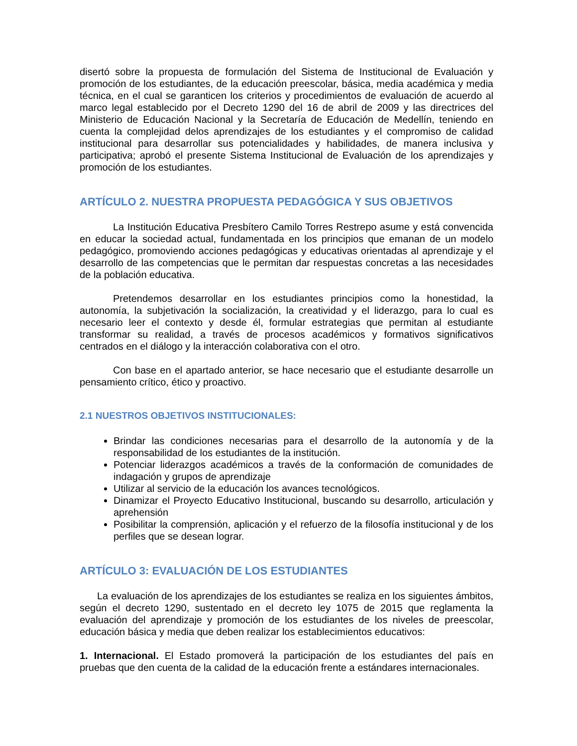disertó sobre la propuesta de formulación del Sistema de Institucional de Evaluación y promoción de los estudiantes, de la educación preescolar, básica, media académica y media técnica, en el cual se garanticen los criterios y procedimientos de evaluación de acuerdo al marco legal establecido por el Decreto 1290 del 16 de abril de 2009 y las directrices del Ministerio de Educación Nacional y la Secretaría de Educación de Medellín, teniendo en cuenta la complejidad delos aprendizajes de los estudiantes y el compromiso de calidad institucional para desarrollar sus potencialidades y habilidades, de manera inclusiva y participativa; aprobó el presente Sistema Institucional de Evaluación de los aprendizajes y promoción de los estudiantes.
ARTÍCULO 2. NUESTRA PROPUESTA PEDAGÓGICA Y SUS OBJETIVOS
La Institución Educativa Presbítero Camilo Torres Restrepo asume y está convencida en educar la sociedad actual, fundamentada en los principios que emanan de un modelo pedagógico, promoviendo acciones pedagógicas y educativas orientadas al aprendizaje y el desarrollo de las competencias que le permitan dar respuestas concretas a las necesidades de la población educativa.
Pretendemos desarrollar en los estudiantes principios como la honestidad, la autonomía, la subjetivación la socialización, la creatividad y el liderazgo, para lo cual es necesario leer el contexto y desde él, formular estrategias que permitan al estudiante transformar su realidad, a través de procesos académicos y formativos significativos centrados en el diálogo y la interacción colaborativa con el otro.
Con base en el apartado anterior, se hace necesario que el estudiante desarrolle un pensamiento crítico, ético y proactivo.
2.1 NUESTROS OBJETIVOS INSTITUCIONALES:
Brindar las condiciones necesarias para el desarrollo de la autonomía y de la responsabilidad de los estudiantes de la institución.
Potenciar liderazgos académicos a través de la conformación de comunidades de indagación y grupos de aprendizaje
Utilizar al servicio de la educación los avances tecnológicos.
Dinamizar el Proyecto Educativo Institucional, buscando su desarrollo, articulación y aprehensión
Posibilitar la comprensión, aplicación y el refuerzo de la filosofía institucional y de los perfiles que se desean lograr.
ARTÍCULO 3: EVALUACIÓN DE LOS ESTUDIANTES
La evaluación de los aprendizajes de los estudiantes se realiza en los siguientes ámbitos, según el decreto 1290, sustentado en el decreto ley 1075 de 2015 que reglamenta la evaluación del aprendizaje y promoción de los estudiantes de los niveles de preescolar, educación básica y media que deben realizar los establecimientos educativos:
1. Internacional. El Estado promoverá la participación de los estudiantes del país en pruebas que den cuenta de la calidad de la educación frente a estándares internacionales.